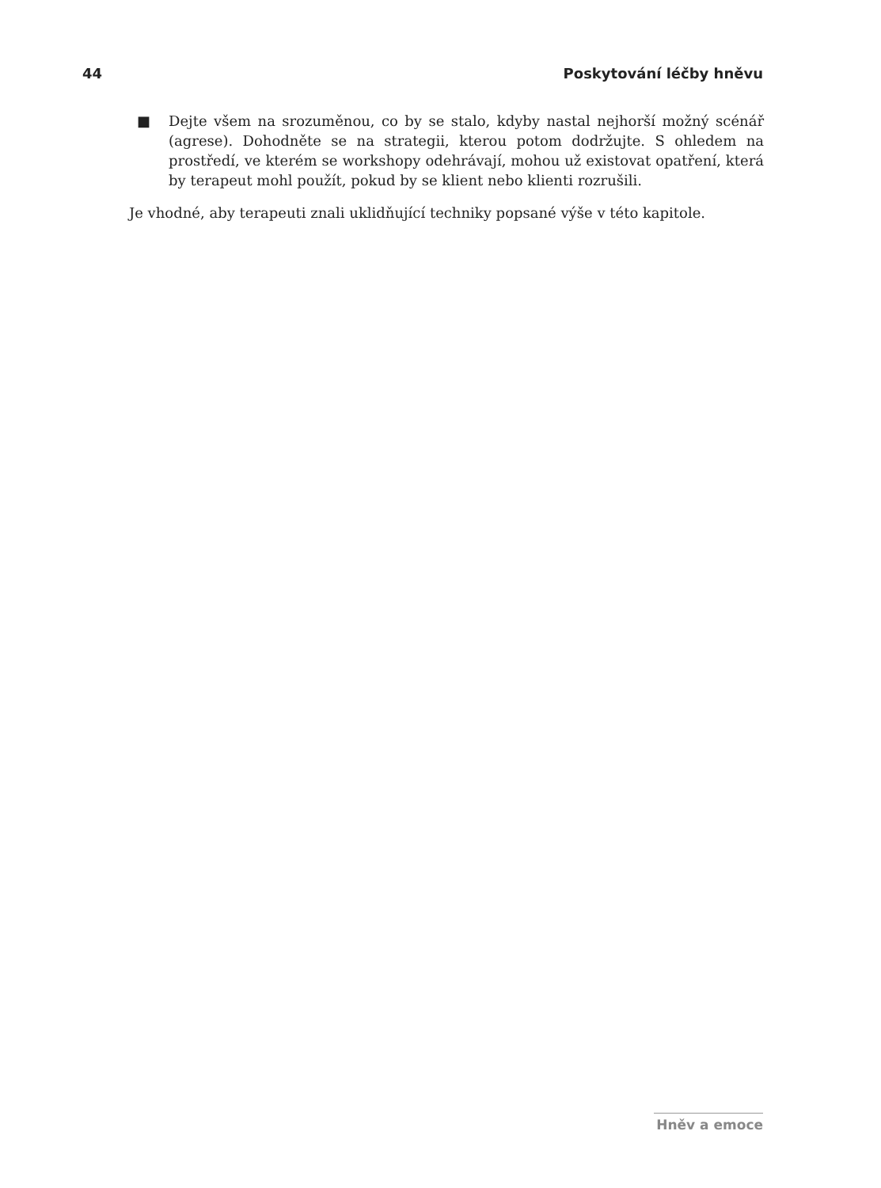44 Poskytování léčby hněvu
■ Dejte všem na srozuměnou, co by se stalo, kdyby nastal nejhorší možný scénář (agrese). Dohodněte se na strategii, kterou potom dodržujte. S ohledem na prostředí, ve kterém se workshopy odehrávají, mohou už existovat opatření, která by terapeut mohl použít, pokud by se klient nebo klienti rozrušili.
Je vhodné, aby terapeuti znali uklidňující techniky popsané výše v této kapitole.
Hněv a emoce